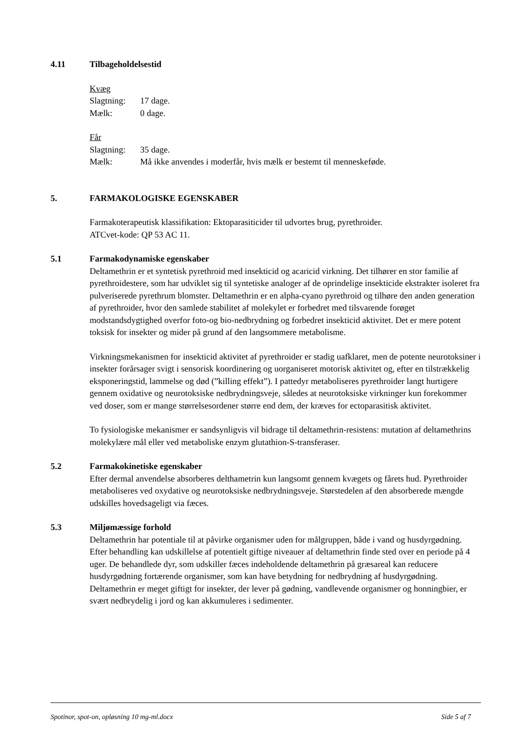4.11 Tilbageholdelsestid
Kvæg
Slagtning: 17 dage.
Mælk: 0 dage.
Får
Slagtning: 35 dage.
Mælk: Må ikke anvendes i moderfår, hvis mælk er bestemt til menneskeføde.
5. FARMAKOLOGISKE EGENSKABER
Farmakoterapeutisk klassifikation: Ektoparasiticider til udvortes brug, pyrethroider.
ATCvet-kode: QP 53 AC 11.
5.1 Farmakodynamiske egenskaber
Deltamethrin er et syntetisk pyrethroid med insekticid og acaricid virkning. Det tilhører en stor familie af pyrethroidestere, som har udviklet sig til syntetiske analoger af de oprindelige insekticide ekstrakter isoleret fra pulveriserede pyrethrum blomster. Deltamethrin er en alpha-cyano pyrethroid og tilhøre den anden generation af pyrethroider, hvor den samlede stabilitet af molekylet er forbedret med tilsvarende forøget modstandsdygtighed overfor foto-og bio-nedbrydning og forbedret insekticid aktivitet. Det er mere potent toksisk for insekter og mider på grund af den langsommere metabolisme.
Virkningsmekanismen for insekticid aktivitet af pyrethroider er stadig uafklaret, men de potente neurotoksiner i insekter forårsager svigt i sensorisk koordinering og uorganiseret motorisk aktivitet og, efter en tilstrækkelig eksponeringstid, lammelse og død (”killing effekt”). I pattedyr metaboliseres pyrethroider langt hurtigere gennem oxidative og neurotoksiske nedbrydningsveje, således at neurotoksiske virkninger kun forekommer ved doser, som er mange størrelsesordener større end dem, der kræves for ectoparasitisk aktivitet.
To fysiologiske mekanismer er sandsynligvis vil bidrage til deltamethrin-resistens: mutation af deltamethrins molekylære mål eller ved metaboliske enzym glutathion-S-transferaser.
5.2 Farmakokinetiske egenskaber
Efter dermal anvendelse absorberes delthametrin kun langsomt gennem kvægets og fårets hud. Pyrethroider metaboliseres ved oxydative og neurotoksiske nedbrydningsveje. Størstedelen af den absorberede mængde udskilles hovedsageligt via fæces.
5.3 Miljømæssige forhold
Deltamethrin har potentiale til at påvirke organismer uden for målgruppen, både i vand og husdyrgødning. Efter behandling kan udskillelse af potentielt giftige niveauer af deltamethrin finde sted over en periode på 4 uger. De behandlede dyr, som udskiller fæces indeholdende deltamethrin på græsareal kan reducere husdyrgødning fortærende organismer, som kan have betydning for nedbrydning af husdyrgødning.
Deltamethrin er meget giftigt for insekter, der lever på gødning, vandlevende organismer og honningbier, er svært nedbrydelig i jord og kan akkumuleres i sedimenter.
Spotinor, spot-on, opløsning 10 mg-ml.docx Side 5 af 7